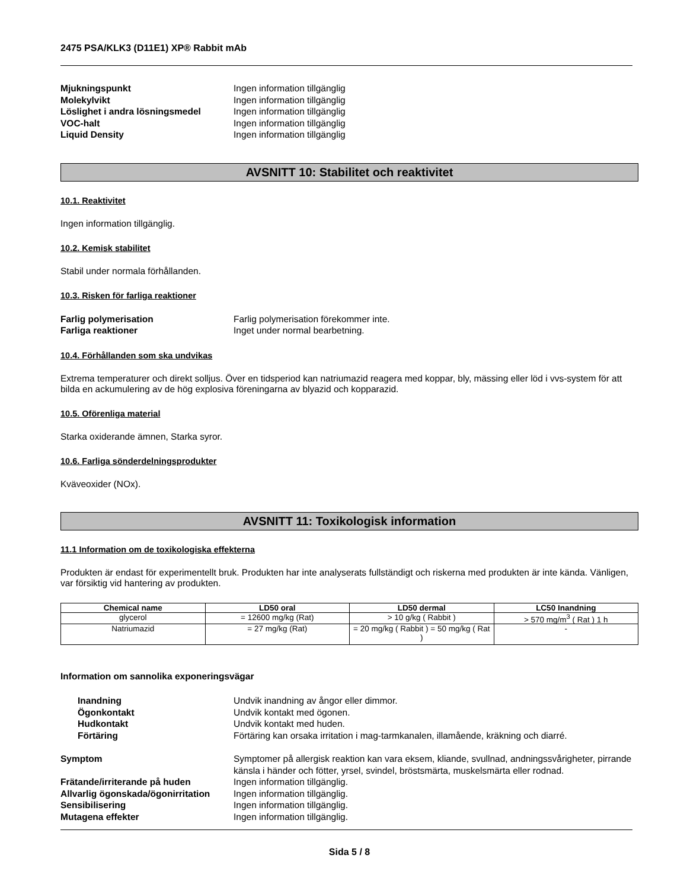2475 PSA/KLK3 (D11E1) XP® Rabbit mAb
Mjukningspunkt Ingen information tillgänglig Molekylvikt Ingen information tillgänglig Löslighet i andra lösningsmedel Ingen information tillgänglig VOC-halt Ingen information tillgänglig Liquid Density Ingen information tillgänglig
AVSNITT 10: Stabilitet och reaktivitet
10.1. Reaktivitet
Ingen information tillgänglig.
10.2. Kemisk stabilitet
Stabil under normala förhållanden.
10.3. Risken för farliga reaktioner
Farlig polymerisation Farlig polymerisation förekommer inte. Farliga reaktioner Inget under normal bearbetning.
10.4. Förhållanden som ska undvikas
Extrema temperaturer och direkt solljus. Över en tidsperiod kan natriumazid reagera med koppar, bly, mässing eller löd i vvs-system för att bilda en ackumulering av de hög explosiva föreningarna av blyazid och kopparazid.
10.5. Oförenliga material
Starka oxiderande ämnen, Starka syror.
10.6. Farliga sönderdelningsprodukter
Kväveoxider (NOx).
AVSNITT 11: Toxikologisk information
11.1 Information om de toxikologiska effekterna
Produkten är endast för experimentellt bruk. Produkten har inte analyserats fullständigt och riskerna med produkten är inte kända. Vänligen, var försiktig vid hantering av produkten.
| Chemical name | LD50 oral | LD50 dermal | LC50 Inandning |
| --- | --- | --- | --- |
| glycerol | = 12600 mg/kg (Rat) | > 10 g/kg ( Rabbit ) | > 570 mg/m<sup>3</sup> ( Rat ) 1 h |
| Natriumazid | = 27 mg/kg (Rat) | = 20 mg/kg ( Rabbit ) = 50 mg/kg ( Rat ) | - |
Information om sannolika exponeringsvägar
Inandning Undvik inandning av ångor eller dimmor. Ögonkontakt Undvik kontakt med ögonen. Hudkontakt Undvik kontakt med huden. Förtäring Förtäring kan orsaka irritation i mag-tarmkanalen, illamående, kräkning och diarré.
Symptom Symptomer på allergisk reaktion kan vara eksem, kliande, svullnad, andningssvårigheter, pirrande känsla i händer och fötter, yrsel, svindel, bröstsmärta, muskelsmärta eller rodnad. Frätande/irriterande på huden Ingen information tillgänglig. Allvarlig ögonskada/ögonirritation Ingen information tillgänglig. Sensibilisering Ingen information tillgänglig. Mutagena effekter Ingen information tillgänglig.
Sida 5 / 8